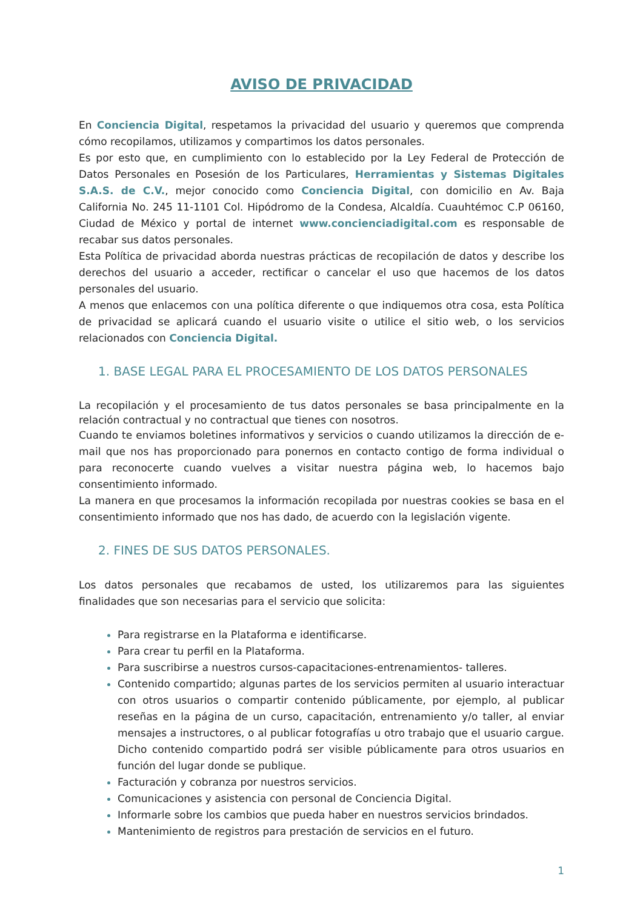AVISO DE PRIVACIDAD
En Conciencia Digital, respetamos la privacidad del usuario y queremos que comprenda cómo recopilamos, utilizamos y compartimos los datos personales.
Es por esto que, en cumplimiento con lo establecido por la Ley Federal de Protección de Datos Personales en Posesión de los Particulares, Herramientas y Sistemas Digitales S.A.S. de C.V., mejor conocido como Conciencia Digital, con domicilio en Av. Baja California No. 245 11-1101 Col. Hipódromo de la Condesa, Alcaldía. Cuauhtémoc C.P 06160, Ciudad de México y portal de internet www.concienciadigital.com es responsable de recabar sus datos personales.
Esta Política de privacidad aborda nuestras prácticas de recopilación de datos y describe los derechos del usuario a acceder, rectificar o cancelar el uso que hacemos de los datos personales del usuario.
A menos que enlacemos con una política diferente o que indiquemos otra cosa, esta Política de privacidad se aplicará cuando el usuario visite o utilice el sitio web, o los servicios relacionados con Conciencia Digital.
1. BASE LEGAL PARA EL PROCESAMIENTO DE LOS DATOS PERSONALES
La recopilación y el procesamiento de tus datos personales se basa principalmente en la relación contractual y no contractual que tienes con nosotros.
Cuando te enviamos boletines informativos y servicios o cuando utilizamos la dirección de e-mail que nos has proporcionado para ponernos en contacto contigo de forma individual o para reconocerte cuando vuelves a visitar nuestra página web, lo hacemos bajo consentimiento informado.
La manera en que procesamos la información recopilada por nuestras cookies se basa en el consentimiento informado que nos has dado, de acuerdo con la legislación vigente.
2. FINES DE SUS DATOS PERSONALES.
Los datos personales que recabamos de usted, los utilizaremos para las siguientes finalidades que son necesarias para el servicio que solicita:
Para registrarse en la Plataforma e identificarse.
Para crear tu perfil en la Plataforma.
Para suscribirse a nuestros cursos-capacitaciones-entrenamientos- talleres.
Contenido compartido; algunas partes de los servicios permiten al usuario interactuar con otros usuarios o compartir contenido públicamente, por ejemplo, al publicar reseñas en la página de un curso, capacitación, entrenamiento y/o taller, al enviar mensajes a instructores, o al publicar fotografías u otro trabajo que el usuario cargue. Dicho contenido compartido podrá ser visible públicamente para otros usuarios en función del lugar donde se publique.
Facturación y cobranza por nuestros servicios.
Comunicaciones y asistencia con personal de Conciencia Digital.
Informarle sobre los cambios que pueda haber en nuestros servicios brindados.
Mantenimiento de registros para prestación de servicios en el futuro.
1